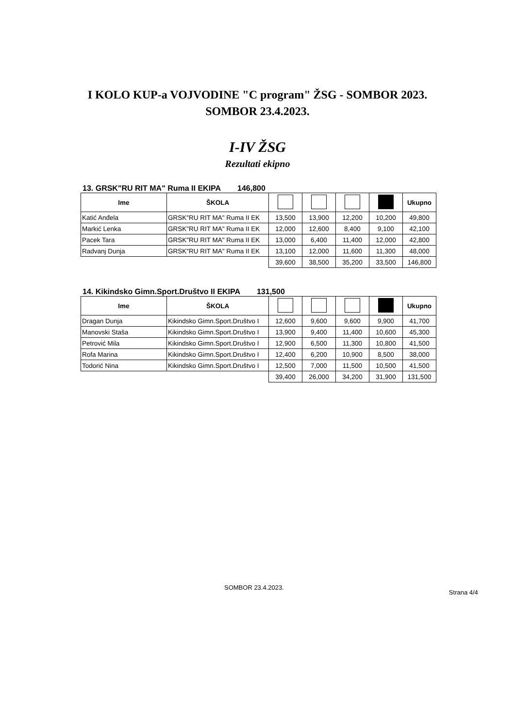I KOLO KUP-a VOJVODINE "C program" ŽSG - SOMBOR 2023.
SOMBOR 23.4.2023.
I-IV ŽSG
Rezultati ekipno
13. GRSK"RU RIT MA" Ruma II EKIPA 146,800
| Ime | ŠKOLA | | | | | Ukupno |
| --- | --- | --- | --- | --- | --- | --- |
| Katić Anđela | GRSK"RU RIT MA" Ruma II EK | 13,500 | 13,900 | 12,200 | 10,200 | 49,800 |
| Markić Lenka | GRSK"RU RIT MA" Ruma II EK | 12,000 | 12,600 | 8,400 | 9,100 | 42,100 |
| Pacek Tara | GRSK"RU RIT MA" Ruma II EK | 13,000 | 6,400 | 11,400 | 12,000 | 42,800 |
| Radvanj Dunja | GRSK"RU RIT MA" Ruma II EK | 13,100 | 12,000 | 11,600 | 11,300 | 48,000 |
| | | 39,600 | 38,500 | 35,200 | 33,500 | 146,800 |
14. Kikindsko Gimn.Sport.Društvo II EKIPA 131,500
| Ime | ŠKOLA | | | | | Ukupno |
| --- | --- | --- | --- | --- | --- | --- |
| Dragan Dunja | Kikindsko Gimn.Sport.Društvo I | 12,600 | 9,600 | 9,600 | 9,900 | 41,700 |
| Manovski Staša | Kikindsko Gimn.Sport.Društvo I | 13,900 | 9,400 | 11,400 | 10,600 | 45,300 |
| Petrović Mila | Kikindsko Gimn.Sport.Društvo I | 12,900 | 6,500 | 11,300 | 10,800 | 41,500 |
| Rofa Marina | Kikindsko Gimn.Sport.Društvo I | 12,400 | 6,200 | 10,900 | 8,500 | 38,000 |
| Todorić Nina | Kikindsko Gimn.Sport.Društvo I | 12,500 | 7,000 | 11,500 | 10,500 | 41,500 |
| | | 39,400 | 26,000 | 34,200 | 31,900 | 131,500 |
SOMBOR 23.4.2023.
Strana 4/4